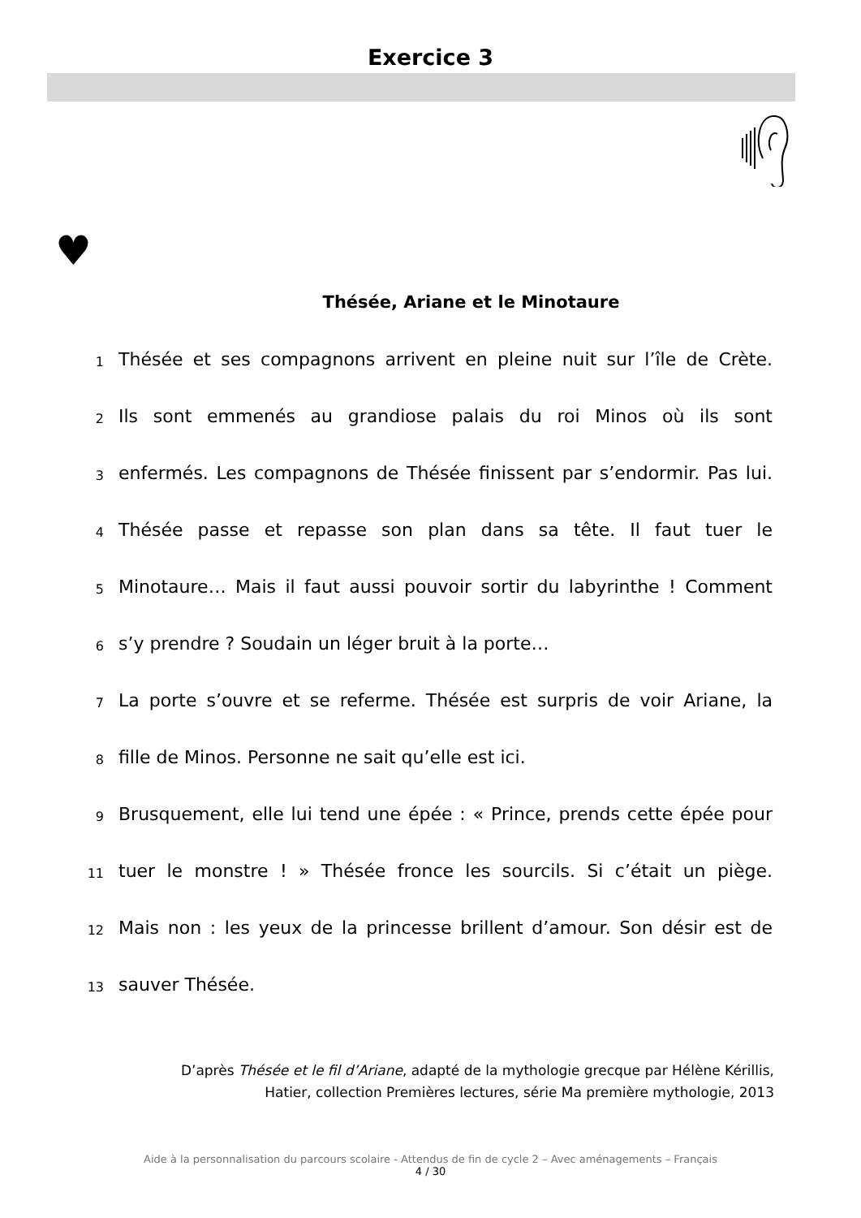Exercice 3
♥
Thésée, Ariane et le Minotaure
1
Thésée et ses compagnons arrivent en pleine nuit sur l’île de Crète.
2
Ils sont emmenés au grandiose palais du roi Minos où ils sont
3
enfermés. Les compagnons de Thésée finissent par s’endormir. Pas lui.
4
Thésée passe et repasse son plan dans sa tête. Il faut tuer le
5
Minotaure… Mais il faut aussi pouvoir sortir du labyrinthe ! Comment
6
s’y prendre ? Soudain un léger bruit à la porte…
7
La porte s’ouvre et se referme. Thésée est surpris de voir Ariane, la
8
fille de Minos. Personne ne sait qu’elle est ici.
9
Brusquement, elle lui tend une épée : « Prince, prends cette épée pour
11
tuer le monstre ! » Thésée fronce les sourcils. Si c’était un piège.
12
Mais non : les yeux de la princesse brillent d’amour. Son désir est de
13
sauver Thésée.
D’après Thésée et le fil d’Ariane, adapté de la mythologie grecque par Hélène Kérillis,
Hatier, collection Premières lectures, série Ma première mythologie, 2013
Aide à la personnalisation du parcours scolaire - Attendus de fin de cycle 2 – Avec aménagements – Français
4 / 30